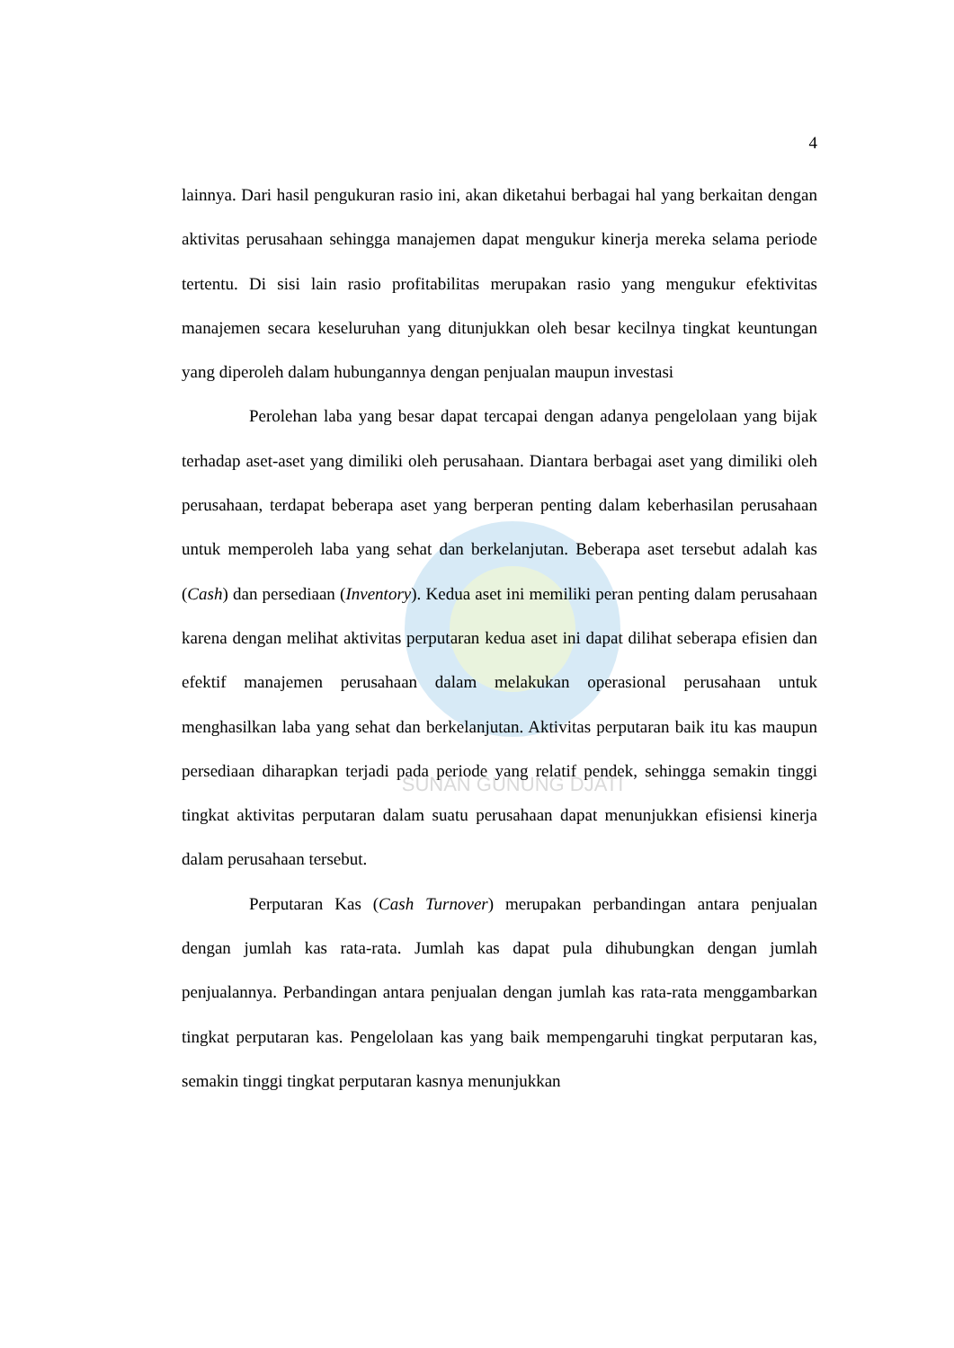SUNAN GUNUNG DJATI
4
lainnya. Dari hasil pengukuran rasio ini, akan diketahui berbagai hal yang berkaitan dengan aktivitas perusahaan sehingga manajemen dapat mengukur kinerja mereka selama periode tertentu. Di sisi lain rasio profitabilitas merupakan rasio yang mengukur efektivitas manajemen secara keseluruhan yang ditunjukkan oleh besar kecilnya tingkat keuntungan yang diperoleh dalam hubungannya dengan penjualan maupun investasi
Perolehan laba yang besar dapat tercapai dengan adanya pengelolaan yang bijak terhadap aset-aset yang dimiliki oleh perusahaan. Diantara berbagai aset yang dimiliki oleh perusahaan, terdapat beberapa aset yang berperan penting dalam keberhasilan perusahaan untuk memperoleh laba yang sehat dan berkelanjutan. Beberapa aset tersebut adalah kas (Cash) dan persediaan (Inventory). Kedua aset ini memiliki peran penting dalam perusahaan karena dengan melihat aktivitas perputaran kedua aset ini dapat dilihat seberapa efisien dan efektif manajemen perusahaan dalam melakukan operasional perusahaan untuk menghasilkan laba yang sehat dan berkelanjutan. Aktivitas perputaran baik itu kas maupun persediaan diharapkan terjadi pada periode yang relatif pendek, sehingga semakin tinggi tingkat aktivitas perputaran dalam suatu perusahaan dapat menunjukkan efisiensi kinerja dalam perusahaan tersebut.
Perputaran Kas (Cash Turnover) merupakan perbandingan antara penjualan dengan jumlah kas rata-rata. Jumlah kas dapat pula dihubungkan dengan jumlah penjualannya. Perbandingan antara penjualan dengan jumlah kas rata-rata menggambarkan tingkat perputaran kas. Pengelolaan kas yang baik mempengaruhi tingkat perputaran kas, semakin tinggi tingkat perputaran kasnya menunjukkan